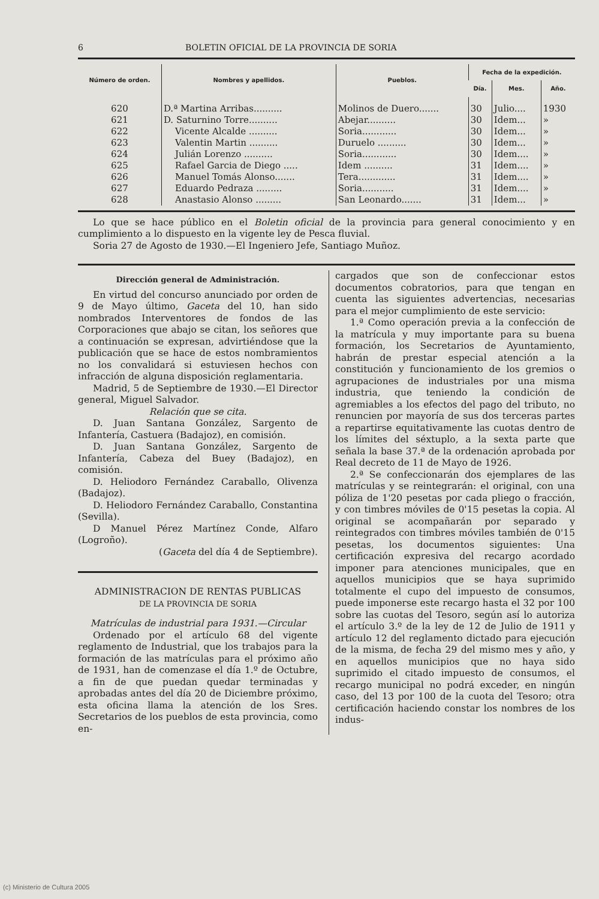6 BOLETIN OFICIAL DE LA PROVINCIA DE SORIA
| Número de orden. | Nombres y apellidos. | Pueblos. | Fecha de la expedición. | | |
| --- | --- | --- | --- | --- | --- |
| | | | Día. | Mes. | Año. |
| 620 | D.ª Martina Arribas.......... | Molinos de Duero....... | 30 | Julio.... | 1930 |
| 621 | D. Saturnino Torre.......... | Abejar.......... | 30 | Idem... | » |
| 622 | Vicente Alcalde .......... | Soria............ | 30 | Idem... | » |
| 623 | Valentin Martin .......... | Duruelo .......... | 30 | Idem... | » |
| 624 | Julián Lorenzo .......... | Soria............ | 30 | Idem.... | » |
| 625 | Rafael Garcia de Diego ..... | Idem .......... | 31 | Idem.... | » |
| 626 | Manuel Tomás Alonso....... | Tera............. | 31 | Idem.... | » |
| 627 | Eduardo Pedraza ......... | Soria........... | 31 | Idem.... | » |
| 628 | Anastasio Alonso ......... | San Leonardo....... | 31 | Idem... | » |
Lo que se hace público en el Boletin oficial de la provincia para general conocimiento y en cumplimiento a lo dispuesto en la vigente ley de Pesca fluvial.
Soria 27 de Agosto de 1930.—El Ingeniero Jefe, Santiago Muñoz.
Dirección general de Administración.
En virtud del concurso anunciado por orden de 9 de Mayo último, Gaceta del 10, han sido nombrados Interventores de fondos de las Corporaciones que abajo se citan, los señores que a continuación se expresan, advirtiéndose que la publicación que se hace de estos nombramientos no los convalidará si estuviesen hechos con infracción de alguna disposición reglamentaria.
Madrid, 5 de Septiembre de 1930.—El Director general, Miguel Salvador.
Relación que se cita.
D. Juan Santana González, Sargento de Infantería, Castuera (Badajoz), en comisión.
D. Juan Santana González, Sargento de Infantería, Cabeza del Buey (Badajoz), en comisión.
D. Heliodoro Fernández Caraballo, Olivenza (Badajoz).
D. Heliodoro Fernández Caraballo, Constantina (Sevilla).
D Manuel Pérez Martínez Conde, Alfaro (Logroño).
(Gaceta del día 4 de Septiembre).
ADMINISTRACION DE RENTAS PUBLICAS
DE LA PROVINCIA DE SORIA
Matrículas de industrial para 1931.—Circular
Ordenado por el artículo 68 del vigente reglamento de Industrial, que los trabajos para la formación de las matrículas para el próximo año de 1931, han de comenzase el día 1.º de Octubre, a fin de que puedan quedar terminadas y aprobadas antes del día 20 de Diciembre próximo, esta oficina llama la atención de los Sres. Secretarios de los pueblos de esta provincia, como en-
cargados que son de confeccionar estos documentos cobratorios, para que tengan en cuenta las siguientes advertencias, necesarias para el mejor cumplimiento de este servicio:
1.ª Como operación previa a la confección de la matrícula y muy importante para su buena formación, los Secretarios de Ayuntamiento, habrán de prestar especial atención a la constitución y funcionamiento de los gremios o agrupaciones de industriales por una misma industria, que teniendo la condición de agremiables a los efectos del pago del tributo, no renuncien por mayoría de sus dos terceras partes a repartirse equitativamente las cuotas dentro de los límites del séxtuplo, a la sexta parte que señala la base 37.ª de la ordenación aprobada por Real decreto de 11 de Mayo de 1926.
2.ª Se confeccionarán dos ejemplares de las matrículas y se reintegrarán: el original, con una póliza de 1'20 pesetas por cada pliego o fracción, y con timbres móviles de 0'15 pesetas la copia. Al original se acompañarán por separado y reintegrados con timbres móviles también de 0'15 pesetas, los documentos siguientes: Una certificación expresiva del recargo acordado imponer para atenciones municipales, que en aquellos municipios que se haya suprimido totalmente el cupo del impuesto de consumos, puede imponerse este recargo hasta el 32 por 100 sobre las cuotas del Tesoro, según así lo autoriza el artículo 3.º de la ley de 12 de Julio de 1911 y artículo 12 del reglamento dictado para ejecución de la misma, de fecha 29 del mismo mes y año, y en aquellos municipios que no haya sido suprimido el citado impuesto de consumos, el recargo municipal no podrá exceder, en ningún caso, del 13 por 100 de la cuota del Tesoro; otra certificación haciendo constar los nombres de los indus-
(c) Ministerio de Cultura 2005